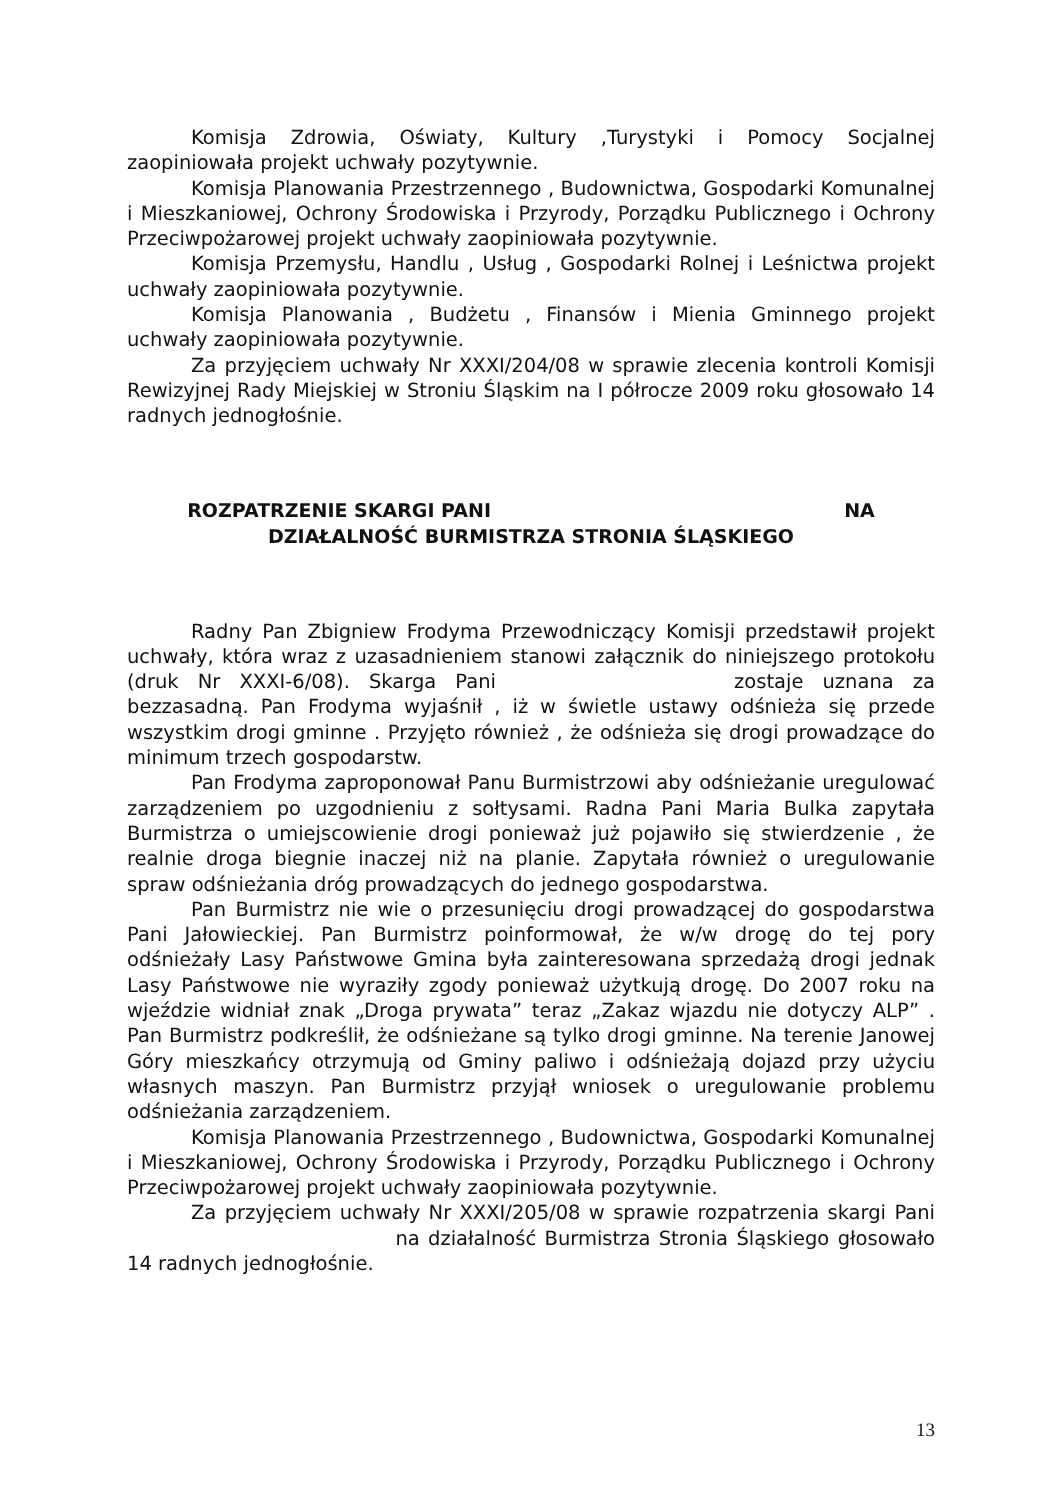Komisja Zdrowia, Oświaty, Kultury ,Turystyki i Pomocy Socjalnej zaopiniowała projekt uchwały pozytywnie.
Komisja Planowania Przestrzennego , Budownictwa, Gospodarki Komunalnej i Mieszkaniowej, Ochrony Środowiska i Przyrody, Porządku Publicznego i Ochrony Przeciwpożarowej projekt uchwały zaopiniowała pozytywnie.
Komisja Przemysłu, Handlu , Usług , Gospodarki Rolnej i Leśnictwa projekt uchwały zaopiniowała pozytywnie.
Komisja Planowania , Budżetu , Finansów i Mienia Gminnego projekt uchwały zaopiniowała pozytywnie.
Za przyjęciem uchwały Nr XXXI/204/08 w sprawie zlecenia kontroli Komisji Rewizyjnej Rady Miejskiej w Stroniu Śląskim na I półrocze 2009 roku głosowało 14 radnych jednogłośnie.
ROZPATRZENIE SKARGI PANI NA
DZIAŁALNOŚĆ BURMISTRZA STRONIA ŚLĄSKIEGO
Radny Pan Zbigniew Frodyma Przewodniczący Komisji przedstawił projekt uchwały, która wraz z uzasadnieniem stanowi załącznik do niniejszego protokołu (druk Nr XXXI-6/08). Skarga Pani zostaje uznana za bezzasadną. Pan Frodyma wyjaśnił , iż w świetle ustawy odśnieża się przede wszystkim drogi gminne . Przyjęto również , że odśnieża się drogi prowadzące do minimum trzech gospodarstw.
Pan Frodyma zaproponował Panu Burmistrzowi aby odśnieżanie uregulować zarządzeniem po uzgodnieniu z sołtysami. Radna Pani Maria Bulka zapytała Burmistrza o umiejscowienie drogi ponieważ już pojawiło się stwierdzenie , że realnie droga biegnie inaczej niż na planie. Zapytała również o uregulowanie spraw odśnieżania dróg prowadzących do jednego gospodarstwa.
Pan Burmistrz nie wie o przesunięciu drogi prowadzącej do gospodarstwa Pani Jałowieckiej. Pan Burmistrz poinformował, że w/w drogę do tej pory odśnieżały Lasy Państwowe Gmina była zainteresowana sprzedażą drogi jednak Lasy Państwowe nie wyraziły zgody ponieważ użytkują drogę. Do 2007 roku na wjeździe widniał znak „Droga prywata” teraz „Zakaz wjazdu nie dotyczy ALP” . Pan Burmistrz podkreślił, że odśnieżane są tylko drogi gminne. Na terenie Janowej Góry mieszkańcy otrzymują od Gminy paliwo i odśnieżają dojazd przy użyciu własnych maszyn. Pan Burmistrz przyjął wniosek o uregulowanie problemu odśnieżania zarządzeniem.
Komisja Planowania Przestrzennego , Budownictwa, Gospodarki Komunalnej i Mieszkaniowej, Ochrony Środowiska i Przyrody, Porządku Publicznego i Ochrony Przeciwpożarowej projekt uchwały zaopiniowała pozytywnie.
Za przyjęciem uchwały Nr XXXI/205/08 w sprawie rozpatrzenia skargi Pani na działalność Burmistrza Stronia Śląskiego głosowało 14 radnych jednogłośnie.
13